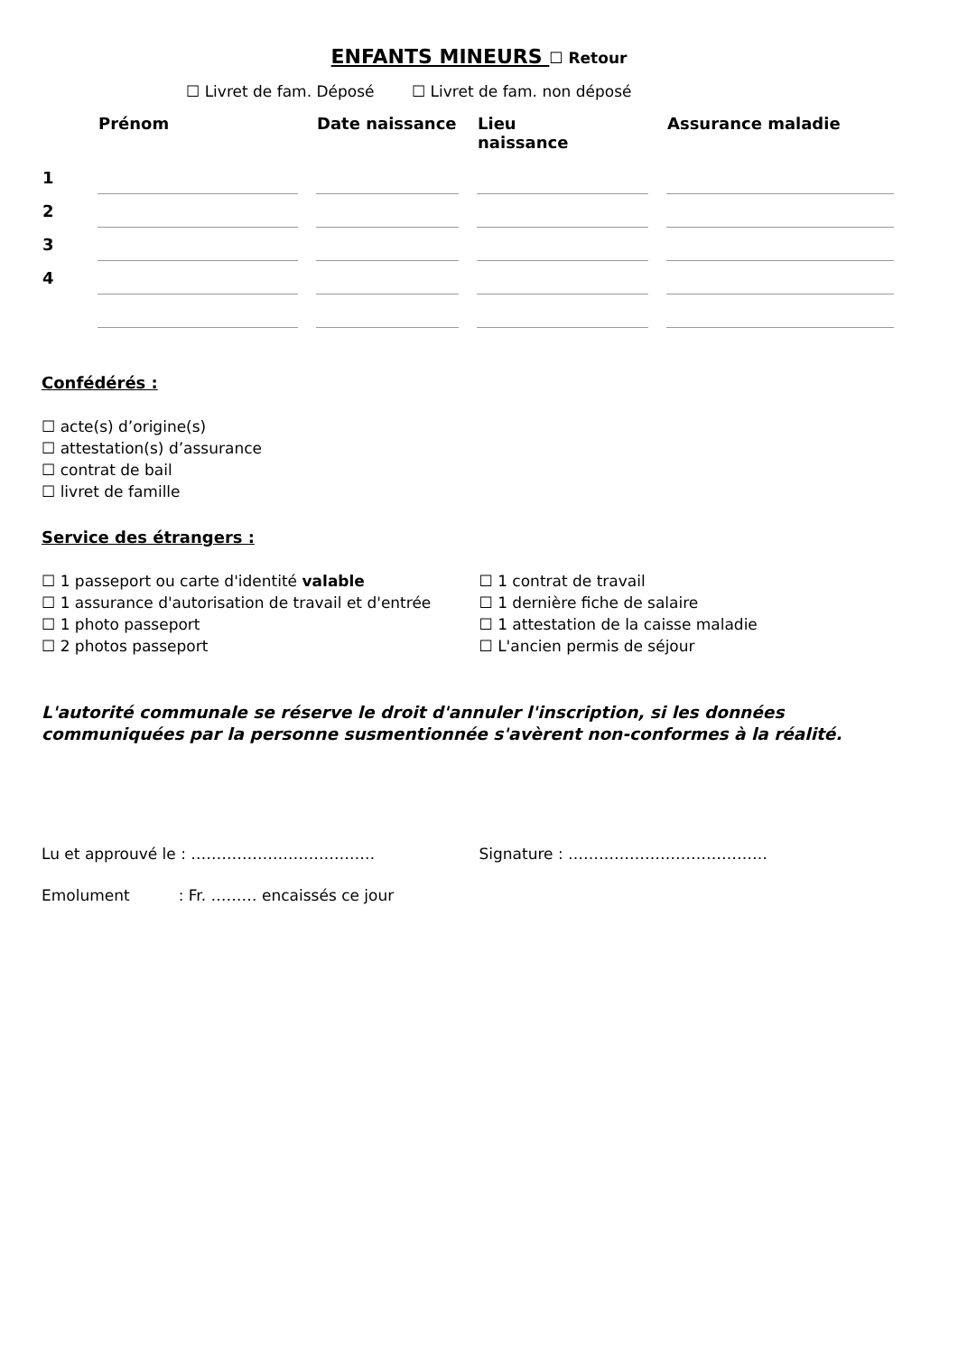ENFANTS MINEURS ☐ Retour
☐ Livret de fam. Déposé ☐ Livret de fam. non déposé
| | Prénom | Date naissance | Lieu naissance | Assurance maladie |
| --- | --- | --- | --- | --- |
| 1 | | | | |
| 2 | | | | |
| 3 | | | | |
| 4 | | | | |
Confédérés :
☐ acte(s) d’origine(s)
☐ attestation(s) d’assurance
☐ contrat de bail
☐ livret de famille
Service des étrangers :
☐ 1 passeport ou carte d'identité valable
☐ 1 assurance d'autorisation de travail et d'entrée
☐ 1 photo passeport
☐ 2 photos passeport
☐ 1 contrat de travail
☐ 1 dernière fiche de salaire
☐ 1 attestation de la caisse maladie
☐ L'ancien permis de séjour
L'autorité communale se réserve le droit d'annuler l'inscription, si les données communiquées par la personne susmentionnée s'avèrent non-conformes à la réalité.
Lu et approuvé le : ……………………………… Signature : …………………………………
Emolument : Fr. ……… encaissés ce jour